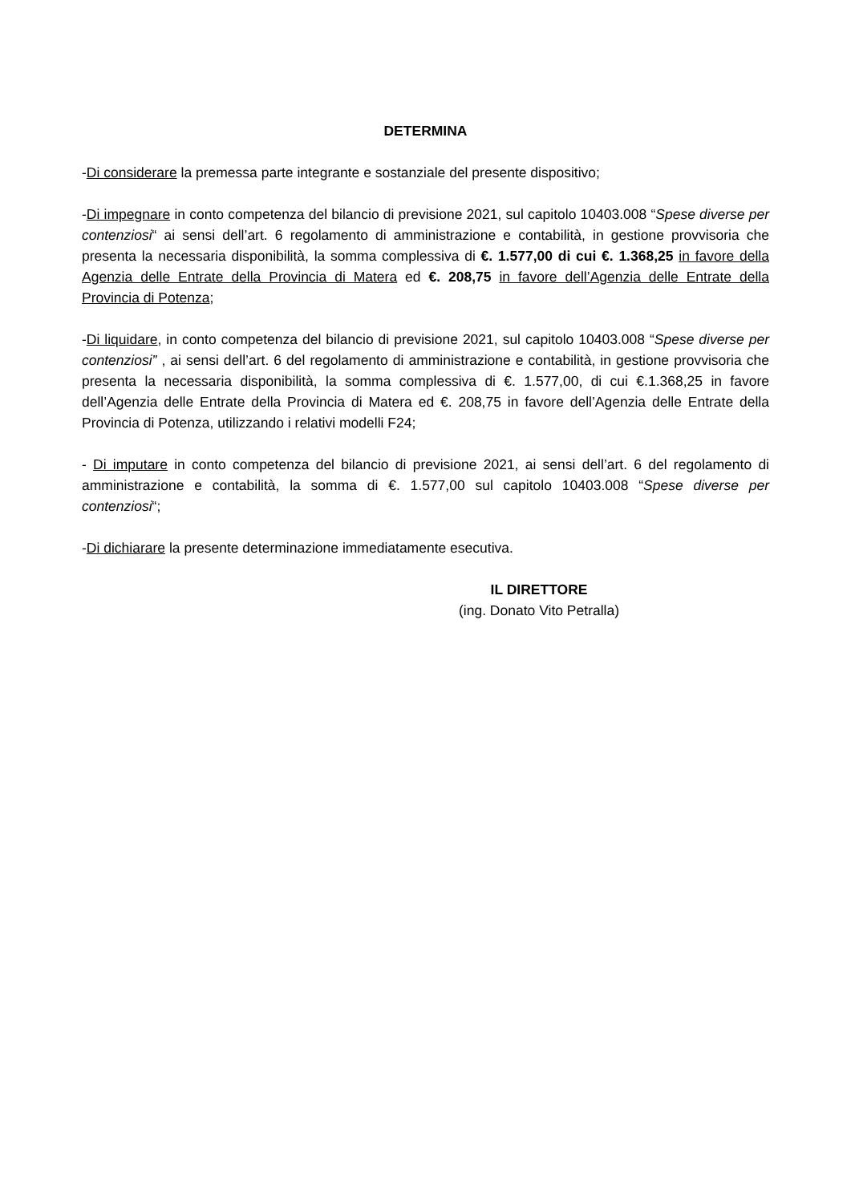DETERMINA
-Di considerare la premessa parte integrante e sostanziale del presente dispositivo;
-Di impegnare in conto competenza del bilancio di previsione 2021, sul capitolo 10403.008 “Spese diverse per contenziosi“ ai sensi dell’art. 6 regolamento di amministrazione e contabilità, in gestione provvisoria che presenta la necessaria disponibilità, la somma complessiva di €. 1.577,00 di cui €. 1.368,25 in favore della Agenzia delle Entrate della Provincia di Matera ed €. 208,75 in favore dell’Agenzia delle Entrate della Provincia di Potenza;
-Di liquidare, in conto competenza del bilancio di previsione 2021, sul capitolo 10403.008 “Spese diverse per contenziosi” , ai sensi dell’art. 6 del regolamento di amministrazione e contabilità, in gestione provvisoria che presenta la necessaria disponibilità, la somma complessiva di €. 1.577,00, di cui €.1.368,25 in favore dell’Agenzia delle Entrate della Provincia di Matera ed €. 208,75 in favore dell’Agenzia delle Entrate della Provincia di Potenza, utilizzando i relativi modelli F24;
- Di imputare in conto competenza del bilancio di previsione 2021, ai sensi dell’art. 6 del regolamento di amministrazione e contabilità, la somma di €. 1.577,00 sul capitolo 10403.008 “Spese diverse per contenziosi“;
-Di dichiarare la presente determinazione immediatamente esecutiva.
IL DIRETTORE
(ing. Donato Vito Petralla)